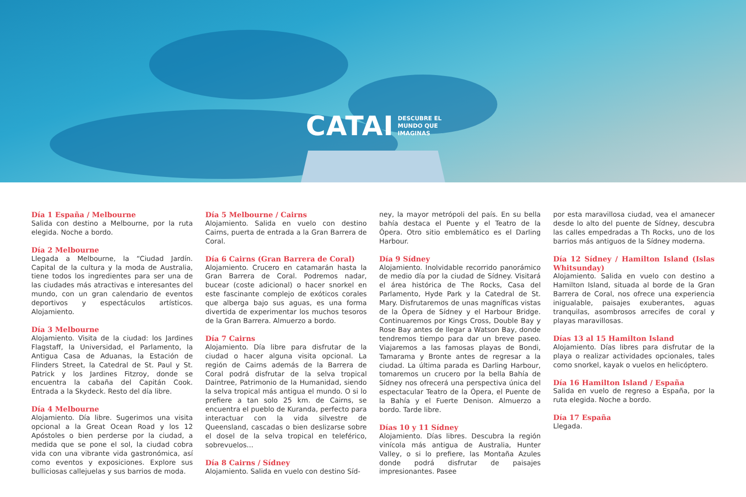CATAI DESCUBRE EL
MUNDO QUE
IMAGINAS
Día 1 España / Melbourne
Salida con destino a Melbourne, por la ruta elegida. Noche a bordo.
Día 2 Melbourne
Llegada a Melbourne, la “Ciudad Jardín. Capital de la cultura y la moda de Australia, tiene todos los ingredientes para ser una de las ciudades más atractivas e interesantes del mundo, con un gran calendario de eventos deportivos y espectáculos artísticos. Alojamiento.
Día 3 Melbourne
Alojamiento. Visita de la ciudad: los Jardines Flagstaff, la Universidad, el Parlamento, la Antigua Casa de Aduanas, la Estación de Flinders Street, la Catedral de St. Paul y St. Patrick y los Jardines Fitzroy, donde se encuentra la cabaña del Capitán Cook. Entrada a la Skydeck. Resto del día libre.
Día 4 Melbourne
Alojamiento. Día libre. Sugerimos una visita opcional a la Great Ocean Road y los 12 Apóstoles o bien perderse por la ciudad, a medida que se pone el sol, la ciudad cobra vida con una vibrante vida gastronómica, así como eventos y exposiciones. Explore sus bulliciosas callejuelas y sus barrios de moda.
Día 5 Melbourne / Cairns
Alojamiento. Salida en vuelo con destino Cairns, puerta de entrada a la Gran Barrera de Coral.
Día 6 Cairns (Gran Barrera de Coral)
Alojamiento. Crucero en catamarán hasta la Gran Barrera de Coral. Podremos nadar, bucear (coste adicional) o hacer snorkel en este fascinante complejo de exóticos corales que alberga bajo sus aguas, es una forma divertida de experimentar los muchos tesoros de la Gran Barrera. Almuerzo a bordo.
Día 7 Cairns
Alojamiento. Día libre para disfrutar de la ciudad o hacer alguna visita opcional. La región de Cairns además de la Barrera de Coral podrá disfrutar de la selva tropical Daintree, Patrimonio de la Humanidad, siendo la selva tropical más antigua el mundo. O si lo prefiere a tan solo 25 km. de Cairns, se encuentra el pueblo de Kuranda, perfecto para interactuar con la vida silvestre de Queensland, cascadas o bien deslizarse sobre el dosel de la selva tropical en teleférico, sobrevuelos…
Día 8 Cairns / Sídney
Alojamiento. Salida en vuelo con destino Síd-
ney, la mayor metrópoli del país. En su bella bahía destaca el Puente y el Teatro de la Ópera. Otro sitio emblemático es el Darling Harbour.
Día 9 Sídney
Alojamiento. Inolvidable recorrido panorámico de medio día por la ciudad de Sídney. Visitará el área histórica de The Rocks, Casa del Parlamento, Hyde Park y la Catedral de St. Mary. Disfrutaremos de unas magníficas vistas de la Ópera de Sídney y el Harbour Bridge. Continuaremos por Kings Cross, Double Bay y Rose Bay antes de llegar a Watson Bay, donde tendremos tiempo para dar un breve paseo. Viajaremos a las famosas playas de Bondi, Tamarama y Bronte antes de regresar a la ciudad. La última parada es Darling Harbour, tomaremos un crucero por la bella Bahía de Sídney nos ofrecerá una perspectiva única del espectacular Teatro de la Ópera, el Puente de la Bahía y el Fuerte Denison. Almuerzo a bordo. Tarde libre.
Días 10 y 11 Sídney
Alojamiento. Días libres. Descubra la región vinícola más antigua de Australia, Hunter Valley, o si lo prefiere, las Montaña Azules donde podrá disfrutar de paisajes impresionantes. Pasee
por esta maravillosa ciudad, vea el amanecer desde lo alto del puente de Sídney, descubra las calles empedradas a Th Rocks, uno de los barrios más antiguos de la Sídney moderna.
Día 12 Sídney / Hamilton Island (Islas Whitsunday)
Alojamiento. Salida en vuelo con destino a Hamilton Island, situada al borde de la Gran Barrera de Coral, nos ofrece una experiencia inigualable, paisajes exuberantes, aguas tranquilas, asombrosos arrecifes de coral y playas maravillosas.
Días 13 al 15 Hamilton Island
Alojamiento. Días libres para disfrutar de la playa o realizar actividades opcionales, tales como snorkel, kayak o vuelos en helicóptero.
Día 16 Hamilton Island / España
Salida en vuelo de regreso a España, por la ruta elegida. Noche a bordo.
Día 17 España
Llegada.